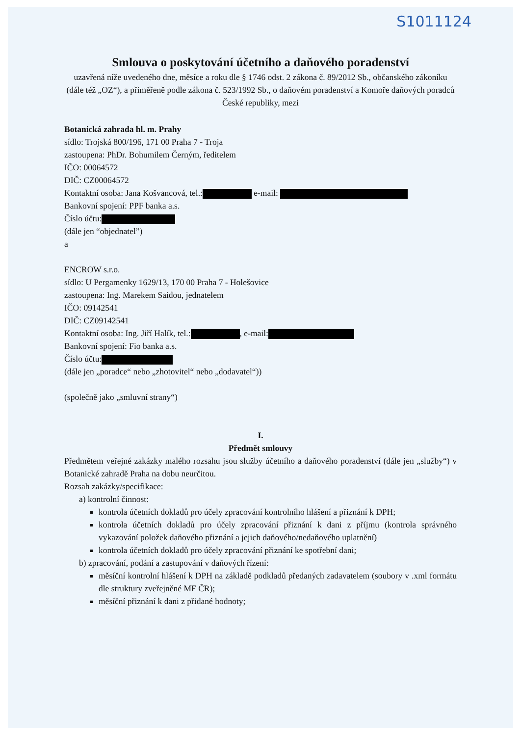S1011124
Smlouva o poskytování účetního a daňového poradenství
uzavřená níže uvedeného dne, měsíce a roku dle § 1746 odst. 2 zákona č. 89/2012 Sb., občanského zákoníku (dále též „OZ“), a přiměřeně podle zákona č. 523/1992 Sb., o daňovém poradenství a Komoře daňových poradců České republiky, mezi
Botanická zahrada hl. m. Prahy
sídlo: Trojská 800/196, 171 00 Praha 7 - Troja
zastoupena: PhDr. Bohumilem Černým, ředitelem
IČO: 00064572
DIČ: CZ00064572
Kontaktní osoba: Jana Košvancová, tel.: e-mail:
Bankovní spojení: PPF banka a.s.
Číslo účtu:
(dále jen “objednatel”)
a
ENCROW s.r.o.
sídlo: U Pergamenky 1629/13, 170 00 Praha 7 - Holešovice
zastoupena: Ing. Marekem Saidou, jednatelem
IČO: 09142541
DIČ: CZ09142541
Kontaktní osoba: Ing. Jiří Halík, tel.: , e-mail:
Bankovní spojení: Fio banka a.s.
Číslo účtu:
(dále jen „poradce“ nebo „zhotovitel“ nebo „dodavatel“))
(společně jako „smluvní strany“)
I.
Předmět smlouvy
Předmětem veřejné zakázky malého rozsahu jsou služby účetního a daňového poradenství (dále jen „služby“) v Botanické zahradě Praha na dobu neurčitou.
Rozsah zakázky/specifikace:
a) kontrolní činnost:
kontrola účetních dokladů pro účely zpracování kontrolního hlášení a přiznání k DPH;
kontrola účetních dokladů pro účely zpracování přiznání k dani z příjmu (kontrola správného vykazování položek daňového přiznání a jejich daňového/nedaňového uplatnění)
kontrola účetních dokladů pro účely zpracování přiznání ke spotřební dani;
b) zpracování, podání a zastupování v daňových řízení:
měsíční kontrolní hlášení k DPH na základě podkladů předaných zadavatelem (soubory v .xml formátu dle struktury zveřejněné MF ČR);
měsíční přiznání k dani z přidané hodnoty;